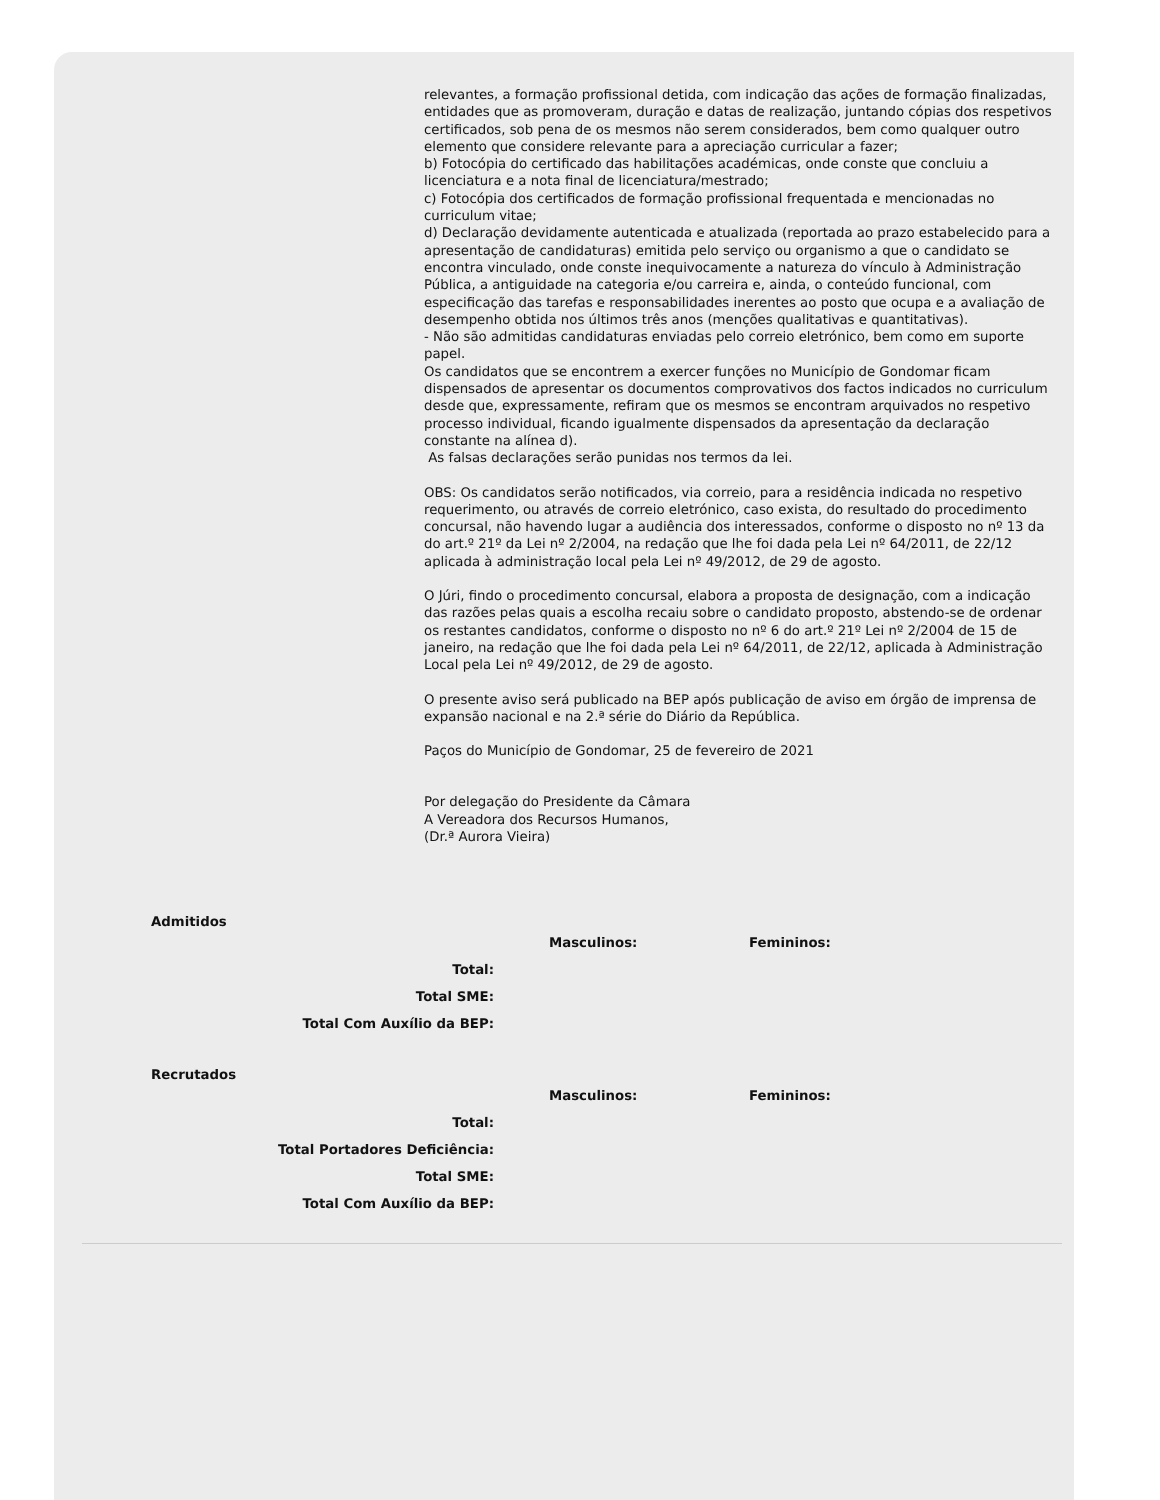relevantes, a formação profissional detida, com indicação das ações de formação finalizadas, entidades que as promoveram, duração e datas de realização, juntando cópias dos respetivos certificados, sob pena de os mesmos não serem considerados, bem como qualquer outro elemento que considere relevante para a apreciação curricular a fazer;
b) Fotocópia do certificado das habilitações académicas, onde conste que concluiu a licenciatura e a nota final de licenciatura/mestrado;
c) Fotocópia dos certificados de formação profissional frequentada e mencionadas no curriculum vitae;
d) Declaração devidamente autenticada e atualizada (reportada ao prazo estabelecido para a apresentação de candidaturas) emitida pelo serviço ou organismo a que o candidato se encontra vinculado, onde conste inequivocamente a natureza do vínculo à Administração Pública, a antiguidade na categoria e/ou carreira e, ainda, o conteúdo funcional, com especificação das tarefas e responsabilidades inerentes ao posto que ocupa e a avaliação de desempenho obtida nos últimos três anos (menções qualitativas e quantitativas).
- Não são admitidas candidaturas enviadas pelo correio eletrónico, bem como em suporte papel.
Os candidatos que se encontrem a exercer funções no Município de Gondomar ficam dispensados de apresentar os documentos comprovativos dos factos indicados no curriculum desde que, expressamente, refiram que os mesmos se encontram arquivados no respetivo processo individual, ficando igualmente dispensados da apresentação da declaração constante na alínea d).
As falsas declarações serão punidas nos termos da lei.
OBS: Os candidatos serão notificados, via correio, para a residência indicada no respetivo requerimento, ou através de correio eletrónico, caso exista, do resultado do procedimento concursal, não havendo lugar a audiência dos interessados, conforme o disposto no nº 13 da do art.º 21º da Lei nº 2/2004, na redação que lhe foi dada pela Lei nº 64/2011, de 22/12 aplicada à administração local pela Lei nº 49/2012, de 29 de agosto.
O Júri, findo o procedimento concursal, elabora a proposta de designação, com a indicação das razões pelas quais a escolha recaiu sobre o candidato proposto, abstendo-se de ordenar os restantes candidatos, conforme o disposto no nº 6 do art.º 21º Lei nº 2/2004 de 15 de janeiro, na redação que lhe foi dada pela Lei nº 64/2011, de 22/12, aplicada à Administração Local pela Lei nº 49/2012, de 29 de agosto.
O presente aviso será publicado na BEP após publicação de aviso em órgão de imprensa de expansão nacional e na 2.ª série do Diário da República.
Paços do Município de Gondomar, 25 de fevereiro de 2021
Por delegação do Presidente da Câmara
A Vereadora dos Recursos Humanos,
(Dr.ª Aurora Vieira)
Admitidos
| | Masculinos: | Femininos: |
| Total: | | |
| Total SME: | | |
| Total Com Auxílio da BEP: | | |
Recrutados
| | Masculinos: | Femininos: |
| Total: | | |
| Total Portadores Deficiência: | | |
| Total SME: | | |
| Total Com Auxílio da BEP: | | |